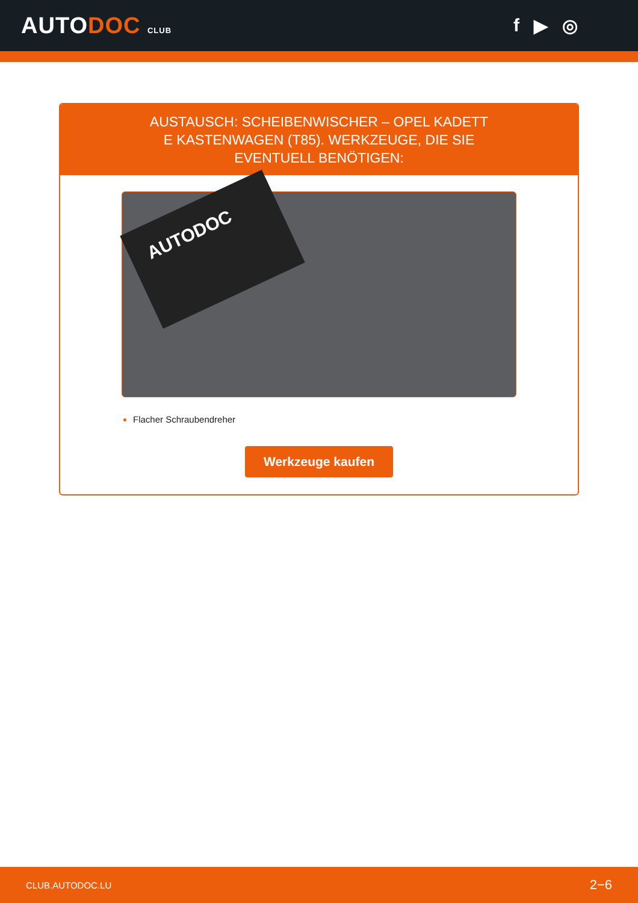AUTODOC CLUB
f ▶ ◎
AUSTAUSCH: SCHEIBENWISCHER – OPEL KADETT E KASTENWAGEN (T85). WERKZEUGE, DIE SIE EVENTUELL BENÖTIGEN:
AUTODOC
Flacher Schraubendreher
Werkzeuge kaufen
CLUB.AUTODOC.LU 2−6